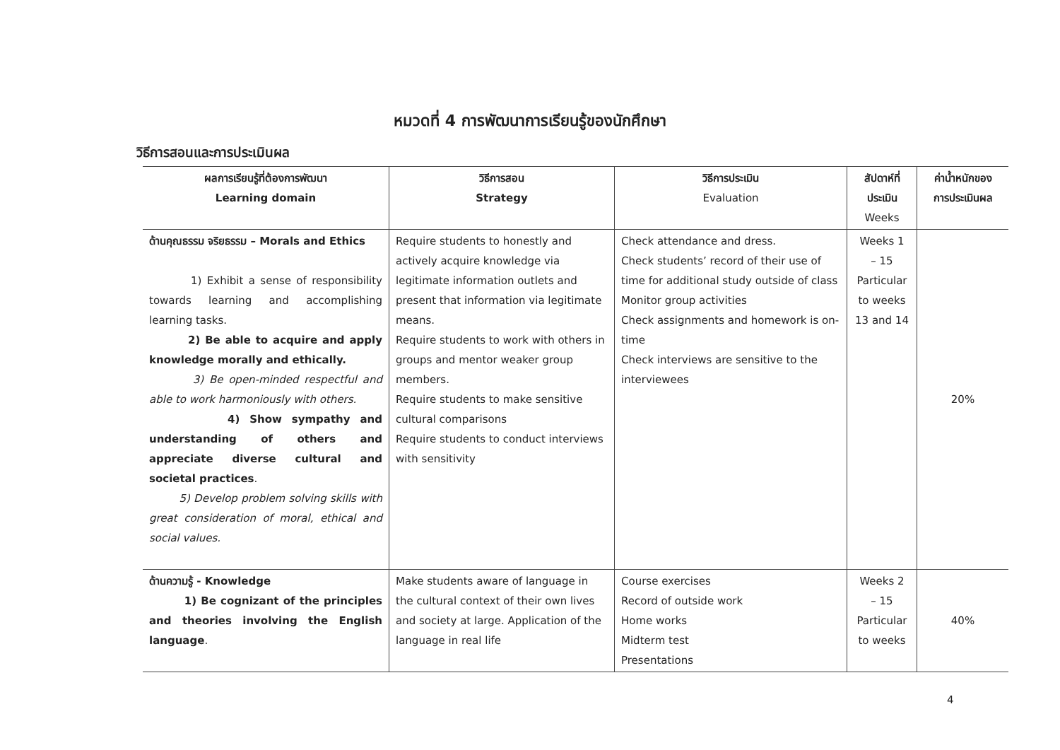หมวดที่ 4 การพัฒนาการเรียนรู้ของนักศึกษา
วิธีการสอนและการประเมินผล
| ผลการเรียนรู้ที่ต้องการพัฒนา Learning domain | วิธีการสอน Strategy | วิธีการประเมิน Evaluation | สัปดาห์ที่ ประเมิน Weeks | ค่าน้ำหนักของ การประเมินผล |
| --- | --- | --- | --- | --- |
| ด้านคุณธรรม จริยธรรม – Morals and Ethics 1) Exhibit a sense of responsibility towards learning and accomplishing learning tasks. 2) Be able to acquire and apply knowledge morally and ethically. 3) Be open-minded respectful and able to work harmoniously with others. 4) Show sympathy and understanding of others and appreciate diverse cultural and societal practices . 5) Develop problem solving skills with great consideration of moral, ethical and social values. | Require students to honestly and actively acquire knowledge via legitimate information outlets and present that information via legitimate means. Require students to work with others in groups and mentor weaker group members. Require students to make sensitive cultural comparisons Require students to conduct interviews with sensitivity | Check attendance and dress. Check students’ record of their use of time for additional study outside of class Monitor group activities Check assignments and homework is on-time Check interviews are sensitive to the interviewees | Weeks 1 – 15 Particular to weeks 13 and 14 | 20% |
| ด้านความรู้ - Knowledge 1) Be cognizant of the principles and theories involving the English language . | Make students aware of language in the cultural context of their own lives and society at large. Application of the language in real life | Course exercises Record of outside work Home works Midterm test Presentations | Weeks 2 – 15 Particular to weeks | 40% |
4